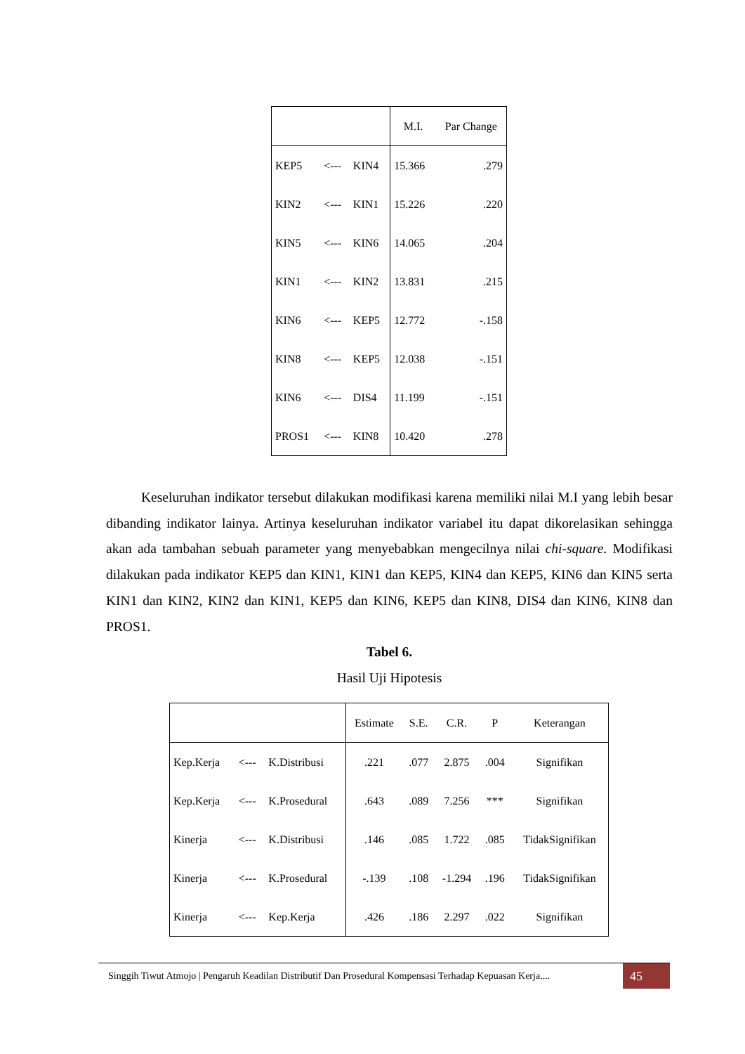| | | | M.I. | Par Change |
| --- | --- | --- | --- | --- |
| KEP5 | <--- | KIN4 | 15.366 | .279 |
| KIN2 | <--- | KIN1 | 15.226 | .220 |
| KIN5 | <--- | KIN6 | 14.065 | .204 |
| KIN1 | <--- | KIN2 | 13.831 | .215 |
| KIN6 | <--- | KEP5 | 12.772 | -.158 |
| KIN8 | <--- | KEP5 | 12.038 | -.151 |
| KIN6 | <--- | DIS4 | 11.199 | -.151 |
| PROS1 | <--- | KIN8 | 10.420 | .278 |
Keseluruhan indikator tersebut dilakukan modifikasi karena memiliki nilai M.I yang lebih besar dibanding indikator lainya. Artinya keseluruhan indikator variabel itu dapat dikorelasikan sehingga akan ada tambahan sebuah parameter yang menyebabkan mengecilnya nilai chi-square. Modifikasi dilakukan pada indikator KEP5 dan KIN1, KIN1 dan KEP5, KIN4 dan KEP5, KIN6 dan KIN5 serta KIN1 dan KIN2, KIN2 dan KIN1, KEP5 dan KIN6, KEP5 dan KIN8, DIS4 dan KIN6, KIN8 dan PROS1.
Tabel 6.
Hasil Uji Hipotesis
| | | | Estimate | S.E. | C.R. | P | Keterangan |
| --- | --- | --- | --- | --- | --- | --- | --- |
| Kep.Kerja | <--- | K.Distribusi | .221 | .077 | 2.875 | .004 | Signifikan |
| Kep.Kerja | <--- | K.Prosedural | .643 | .089 | 7.256 | *** | Signifikan |
| Kinerja | <--- | K.Distribusi | .146 | .085 | 1.722 | .085 | TidakSignifikan |
| Kinerja | <--- | K.Prosedural | -.139 | .108 | -1.294 | .196 | TidakSignifikan |
| Kinerja | <--- | Kep.Kerja | .426 | .186 | 2.297 | .022 | Signifikan |
Singgih Tiwut Atmojo | Pengaruh Keadilan Distributif Dan Prosedural Kompensasi Terhadap Kepuasan Kerja.... 45